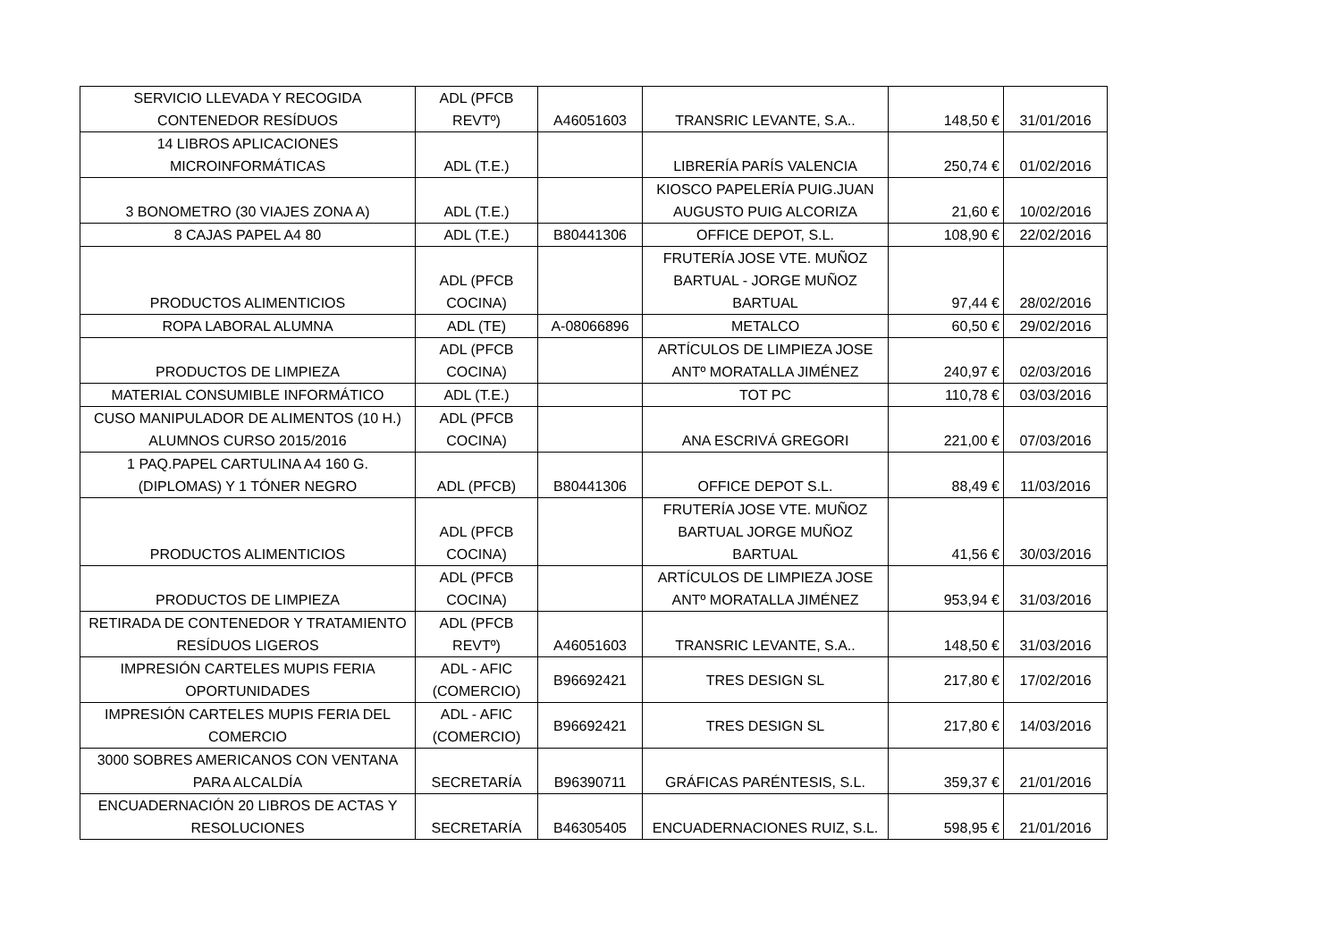| SERVICIO LLEVADA Y RECOGIDA CONTENEDOR RESÍDUOS | ADL (PFCB REVTº) | A46051603 | TRANSRIC LEVANTE, S.A.. | 148,50 € | 31/01/2016 |
| 14 LIBROS APLICACIONES MICROINFORMÁTICAS | ADL (T.E.) | | LIBRERÍA PARÍS VALENCIA | 250,74 € | 01/02/2016 |
| 3 BONOMETRO (30 VIAJES ZONA A) | ADL (T.E.) | | KIOSCO PAPELERÍA PUIG.JUAN AUGUSTO PUIG ALCORIZA | 21,60 € | 10/02/2016 |
| 8 CAJAS PAPEL A4 80 | ADL (T.E.) | B80441306 | OFFICE DEPOT, S.L. | 108,90 € | 22/02/2016 |
| PRODUCTOS ALIMENTICIOS | ADL (PFCB COCINA) | | FRUTERÍA JOSE VTE. MUÑOZ BARTUAL - JORGE MUÑOZ BARTUAL | 97,44 € | 28/02/2016 |
| ROPA LABORAL ALUMNA | ADL (TE) | A-08066896 | METALCO | 60,50 € | 29/02/2016 |
| PRODUCTOS DE LIMPIEZA | ADL (PFCB COCINA) | | ARTÍCULOS DE LIMPIEZA JOSE ANTº MORATALLA JIMÉNEZ | 240,97 € | 02/03/2016 |
| MATERIAL CONSUMIBLE INFORMÁTICO | ADL (T.E.) | | TOT PC | 110,78 € | 03/03/2016 |
| CUSO MANIPULADOR DE ALIMENTOS (10 H.) ALUMNOS CURSO 2015/2016 | ADL (PFCB COCINA) | | ANA ESCRIVÁ GREGORI | 221,00 € | 07/03/2016 |
| 1 PAQ.PAPEL CARTULINA A4 160 G. (DIPLOMAS) Y 1 TÓNER NEGRO | ADL (PFCB) | B80441306 | OFFICE DEPOT S.L. | 88,49 € | 11/03/2016 |
| PRODUCTOS ALIMENTICIOS | ADL (PFCB COCINA) | | FRUTERÍA JOSE VTE. MUÑOZ BARTUAL JORGE MUÑOZ BARTUAL | 41,56 € | 30/03/2016 |
| PRODUCTOS DE LIMPIEZA | ADL (PFCB COCINA) | | ARTÍCULOS DE LIMPIEZA JOSE ANTº MORATALLA JIMÉNEZ | 953,94 € | 31/03/2016 |
| RETIRADA DE CONTENEDOR Y TRATAMIENTO RESÍDUOS LIGEROS | ADL (PFCB REVTº) | A46051603 | TRANSRIC LEVANTE, S.A.. | 148,50 € | 31/03/2016 |
| IMPRESIÓN CARTELES MUPIS FERIA OPORTUNIDADES | ADL - AFIC (COMERCIO) | B96692421 | TRES DESIGN SL | 217,80 € | 17/02/2016 |
| IMPRESIÓN CARTELES MUPIS FERIA DEL COMERCIO | ADL - AFIC (COMERCIO) | B96692421 | TRES DESIGN SL | 217,80 € | 14/03/2016 |
| 3000 SOBRES AMERICANOS CON VENTANA PARA ALCALDÍA | SECRETARÍA | B96390711 | GRÁFICAS PARÉNTESIS, S.L. | 359,37 € | 21/01/2016 |
| ENCUADERNACIÓN 20 LIBROS DE ACTAS Y RESOLUCIONES | SECRETARÍA | B46305405 | ENCUADERNACIONES RUIZ, S.L. | 598,95 € | 21/01/2016 |